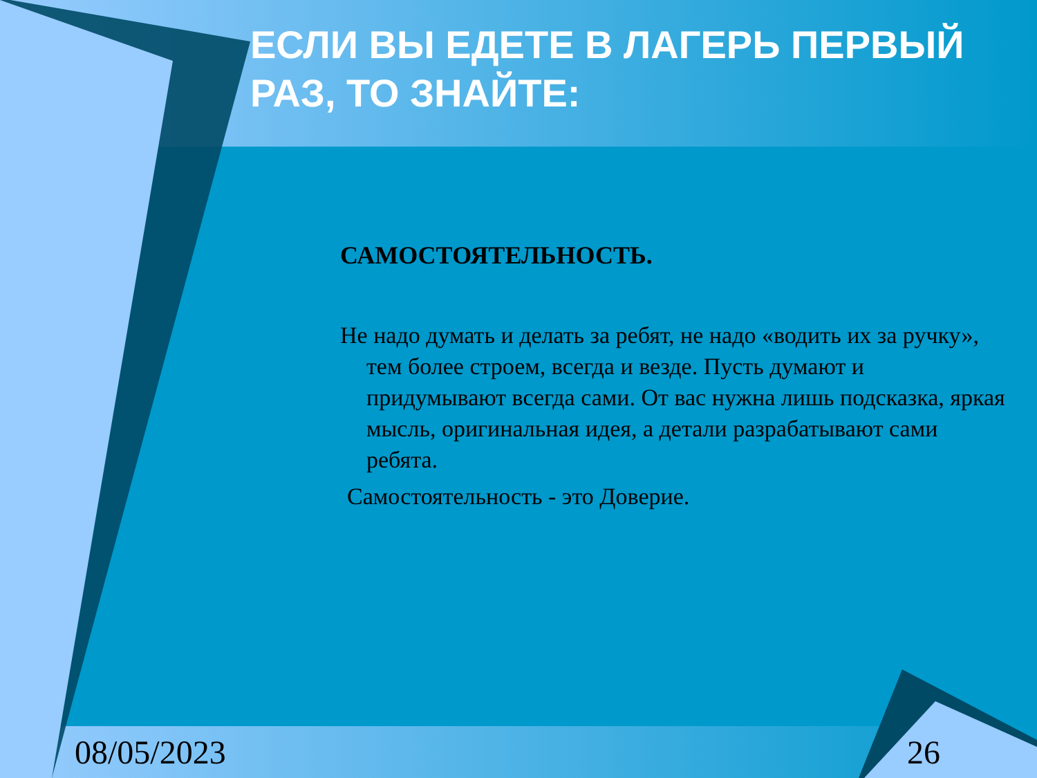ЕСЛИ ВЫ ЕДЕТЕ В ЛАГЕРЬ ПЕРВЫЙ РАЗ, ТО ЗНАЙТЕ:
САМОСТОЯТЕЛЬНОСТЬ.
Не надо думать и делать за ребят, не надо «водить их за ручку», тем более строем, всегда и везде. Пусть думают и придумывают всегда сами. От вас нужна лишь подсказка, яркая мысль, оригинальная идея, а детали разрабатывают сами ребята.
Самостоятельность - это Доверие.
08/05/2023 26